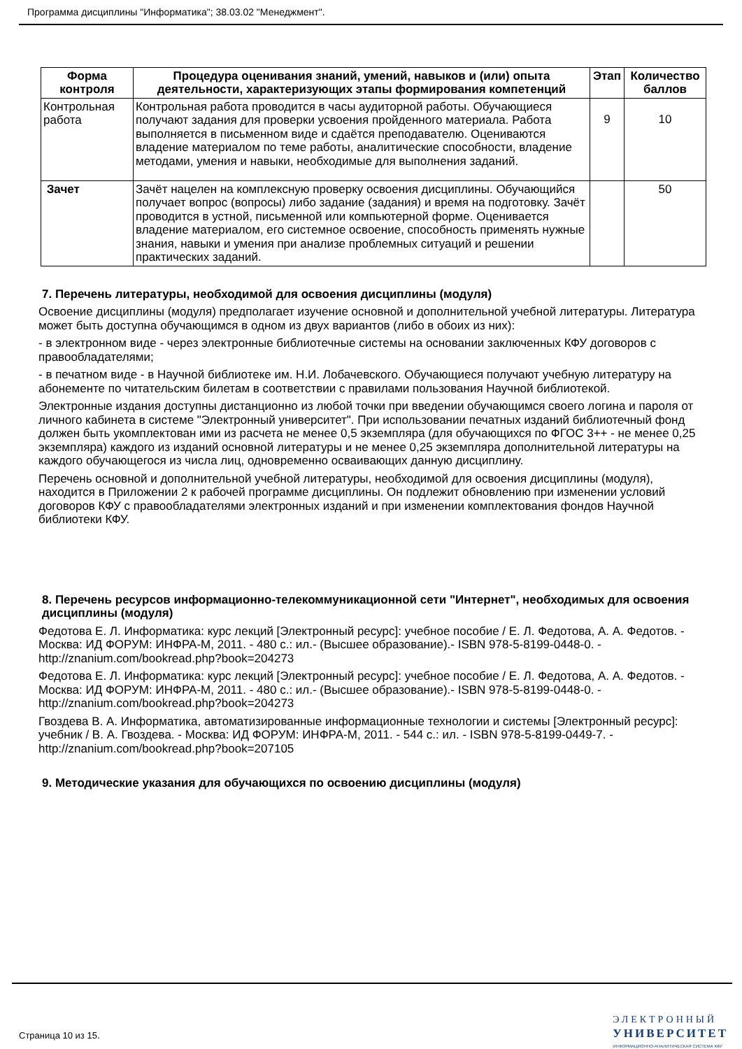Программа дисциплины "Информатика"; 38.03.02 "Менеджмент".
| Форма контроля | Процедура оценивания знаний, умений, навыков и (или) опыта деятельности, характеризующих этапы формирования компетенций | Этап | Количество баллов |
| --- | --- | --- | --- |
| Контрольная работа | Контрольная работа проводится в часы аудиторной работы. Обучающиеся получают задания для проверки усвоения пройденного материала. Работа выполняется в письменном виде и сдаётся преподавателю. Оцениваются владение материалом по теме работы, аналитические способности, владение методами, умения и навыки, необходимые для выполнения заданий. | 9 | 10 |
| Зачет | Зачёт нацелен на комплексную проверку освоения дисциплины. Обучающийся получает вопрос (вопросы) либо задание (задания) и время на подготовку. Зачёт проводится в устной, письменной или компьютерной форме. Оценивается владение материалом, его системное освоение, способность применять нужные знания, навыки и умения при анализе проблемных ситуаций и решении практических заданий. | | 50 |
7. Перечень литературы, необходимой для освоения дисциплины (модуля)
Освоение дисциплины (модуля) предполагает изучение основной и дополнительной учебной литературы. Литература может быть доступна обучающимся в одном из двух вариантов (либо в обоих из них):
- в электронном виде - через электронные библиотечные системы на основании заключенных КФУ договоров с правообладателями;
- в печатном виде - в Научной библиотеке им. Н.И. Лобачевского. Обучающиеся получают учебную литературу на абонементе по читательским билетам в соответствии с правилами пользования Научной библиотекой.
Электронные издания доступны дистанционно из любой точки при введении обучающимся своего логина и пароля от личного кабинета в системе "Электронный университет". При использовании печатных изданий библиотечный фонд должен быть укомплектован ими из расчета не менее 0,5 экземпляра (для обучающихся по ФГОС 3++ - не менее 0,25 экземпляра) каждого из изданий основной литературы и не менее 0,25 экземпляра дополнительной литературы на каждого обучающегося из числа лиц, одновременно осваивающих данную дисциплину.
Перечень основной и дополнительной учебной литературы, необходимой для освоения дисциплины (модуля), находится в Приложении 2 к рабочей программе дисциплины. Он подлежит обновлению при изменении условий договоров КФУ с правообладателями электронных изданий и при изменении комплектования фондов Научной библиотеки КФУ.
8. Перечень ресурсов информационно-телекоммуникационной сети "Интернет", необходимых для освоения дисциплины (модуля)
Федотова Е. Л. Информатика: курс лекций [Электронный ресурс]: учебное пособие / Е. Л. Федотова, А. А. Федотов. - Москва: ИД ФОРУМ: ИНФРА-М, 2011. - 480 с.: ил.- (Высшее образование).- ISBN 978-5-8199-0448-0. - http://znanium.com/bookread.php?book=204273
Федотова Е. Л. Информатика: курс лекций [Электронный ресурс]: учебное пособие / Е. Л. Федотова, А. А. Федотов. - Москва: ИД ФОРУМ: ИНФРА-М, 2011. - 480 с.: ил.- (Высшее образование).- ISBN 978-5-8199-0448-0. - http://znanium.com/bookread.php?book=204273
Гвоздева В. А. Информатика, автоматизированные информационные технологии и системы [Электронный ресурс]: учебник / В. А. Гвоздева. - Москва: ИД ФОРУМ: ИНФРА-М, 2011. - 544 с.: ил. - ISBN 978-5-8199-0449-7. - http://znanium.com/bookread.php?book=207105
9. Методические указания для обучающихся по освоению дисциплины (модуля)
Страница 10 из 15.
ЭЛЕКТРОННЫЙ
УНИВЕРСИТЕТ
ИНФОРМАЦИОННО-АНАЛИТИЧЕСКАЯ СИСТЕМА КФУ